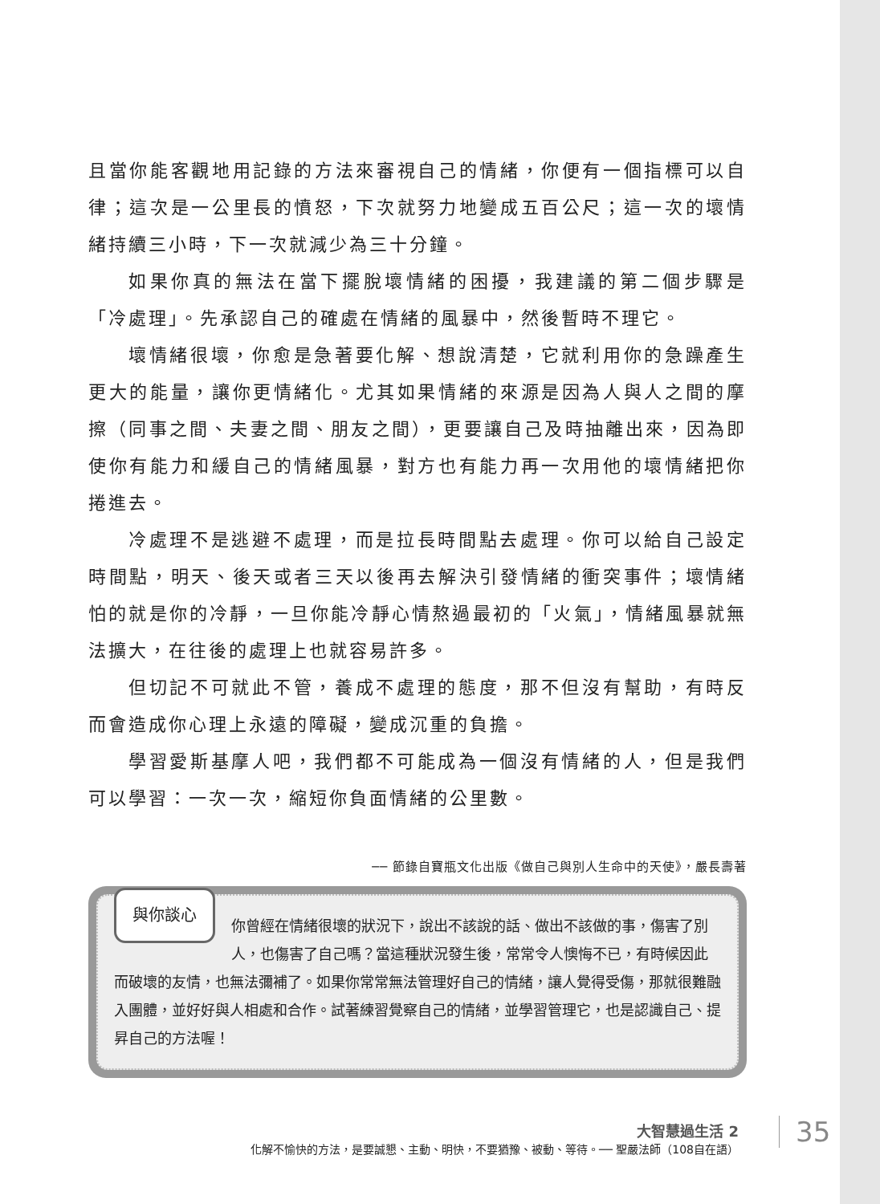且當你能客觀地用記錄的方法來審視自己的情緒，你便有一個指標可以自律；這次是一公里長的憤怒，下次就努力地變成五百公尺；這一次的壞情緒持續三小時，下一次就減少為三十分鐘。
如果你真的無法在當下擺脫壞情緒的困擾，我建議的第二個步驟是「冷處理」。先承認自己的確處在情緒的風暴中，然後暫時不理它。
壞情緒很壞，你愈是急著要化解、想說清楚，它就利用你的急躁產生更大的能量，讓你更情緒化。尤其如果情緒的來源是因為人與人之間的摩擦（同事之間、夫妻之間、朋友之間），更要讓自己及時抽離出來，因為即使你有能力和緩自己的情緒風暴，對方也有能力再一次用他的壞情緒把你捲進去。
冷處理不是逃避不處理，而是拉長時間點去處理。你可以給自己設定時間點，明天、後天或者三天以後再去解決引發情緒的衝突事件；壞情緒怕的就是你的冷靜，一旦你能冷靜心情熬過最初的「火氣」，情緒風暴就無法擴大，在往後的處理上也就容易許多。
但切記不可就此不管，養成不處理的態度，那不但沒有幫助，有時反而會造成你心理上永遠的障礙，變成沉重的負擔。
學習愛斯基摩人吧，我們都不可能成為一個沒有情緒的人，但是我們可以學習：一次一次，縮短你負面情緒的公里數。
── 節錄自寶瓶文化出版《做自己與別人生命中的天使》，嚴長壽著
與你談心 你曾經在情緒很壞的狀況下，說出不該說的話、做出不該做的事，傷害了別人，也傷害了自己嗎？當這種狀況發生後，常常令人懊悔不已，有時候因此而破壞的友情，也無法彌補了。如果你常常無法管理好自己的情緒，讓人覺得受傷，那就很難融入團體，並好好與人相處和合作。試著練習覺察自己的情緒，並學習管理它，也是認識自己、提昇自己的方法喔！
大智慧過生活 2
化解不愉快的方法，是要誠懇、主動、明快，不要猶豫、被動、等待。── 聖嚴法師（108自在語）
35